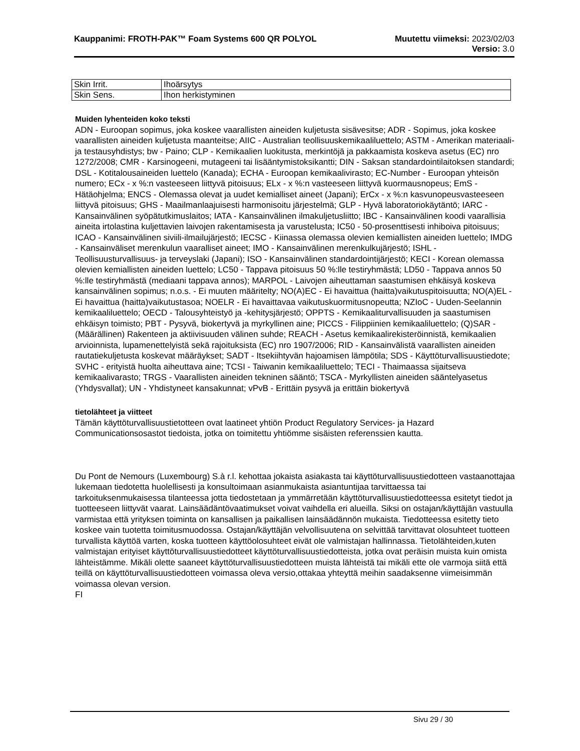Kauppanimi: FROTH-PAK™ Foam Systems 600 QR POLYOL Muutettu viimeksi: 2023/02/03
Versio: 3.0
| Skin Irrit. | Ihoärsytys |
| Skin Sens. | Ihon herkistyminen |
Muiden lyhenteiden koko teksti
ADN - Euroopan sopimus, joka koskee vaarallisten aineiden kuljetusta sisävesitse; ADR - Sopimus, joka koskee vaarallisten aineiden kuljetusta maanteitse; AIIC - Australian teollisuuskemikaaliluettelo; ASTM - Amerikan materiaali- ja testausyhdistys; bw - Paino; CLP - Kemikaalien luokitusta, merkintöjä ja pakkaamista koskeva asetus (EC) nro 1272/2008; CMR - Karsinogeeni, mutageeni tai lisääntymistoksikantti; DIN - Saksan standardointilaitoksen standardi; DSL - Kotitalousaineiden luettelo (Kanada); ECHA - Euroopan kemikaalivirasto; EC-Number - Euroopan yhteisön numero; ECx - x %:n vasteeseen liittyvä pitoisuus; ELx - x %:n vasteeseen liittyvä kuormausnopeus; EmS - Hätäohjelma; ENCS - Olemassa olevat ja uudet kemialliset aineet (Japani); ErCx - x %:n kasvunopeusvasteeseen liittyvä pitoisuus; GHS - Maailmanlaajuisesti harmonisoitu järjestelmä; GLP - Hyvä laboratoriokäytäntö; IARC - Kansainvälinen syöpätutkimuslaitos; IATA - Kansainvälinen ilmakuljetusliitto; IBC - Kansainvälinen koodi vaarallisia aineita irtolastina kuljettavien laivojen rakentamisesta ja varustelusta; IC50 - 50-prosenttisesti inhiboiva pitoisuus; ICAO - Kansainvälinen siviili-ilmailujärjestö; IECSC - Kiinassa olemassa olevien kemiallisten aineiden luettelo; IMDG - Kansainväliset merenkulun vaaralliset aineet; IMO - Kansainvälinen merenkulkujärjestö; ISHL - Teollisuusturvallisuus- ja terveyslaki (Japani); ISO - Kansainvälinen standardointijärjestö; KECI - Korean olemassa olevien kemiallisten aineiden luettelo; LC50 - Tappava pitoisuus 50 %:lle testiryhmästä; LD50 - Tappava annos 50 %:lle testiryhmästä (mediaani tappava annos); MARPOL - Laivojen aiheuttaman saastumisen ehkäisyä koskeva kansainvälinen sopimus; n.o.s. - Ei muuten määritelty; NO(A)EC - Ei havaittua (haitta)vaikutuspitoisuutta; NO(A)EL - Ei havaittua (haitta)vaikutustasoa; NOELR - Ei havaittavaa vaikutuskuormitusnopeutta; NZIoC - Uuden-Seelannin kemikaaliluettelo; OECD - Talousyhteistyö ja -kehitysjärjestö; OPPTS - Kemikaaliturvallisuuden ja saastumisen ehkäisyn toimisto; PBT - Pysyvä, biokertyvä ja myrkyllinen aine; PICCS - Filippiinien kemikaaliluettelo; (Q)SAR - (Määrällinen) Rakenteen ja aktiivisuuden välinen suhde; REACH - Asetus kemikaalirekisteröinnistä, kemikaalien arvioinnista, lupamenettelyistä sekä rajoituksista (EC) nro 1907/2006; RID - Kansainvälistä vaarallisten aineiden rautatiekuljetusta koskevat määräykset; SADT - Itsekiihtyvän hajoamisen lämpötila; SDS - Käyttöturvallisuustiedote; SVHC - erityistä huolta aiheuttava aine; TCSI - Taiwanin kemikaaliluettelo; TECI - Thaimaassa sijaitseva kemikaalivarasto; TRGS - Vaarallisten aineiden tekninen sääntö; TSCA - Myrkyllisten aineiden sääntelyasetus (Yhdysvallat); UN - Yhdistyneet kansakunnat; vPvB - Erittäin pysyvä ja erittäin biokertyvä
tietolähteet ja viitteet
Tämän käyttöturvallisuustietotteen ovat laatineet yhtiön Product Regulatory Services- ja Hazard Communicationsosastot tiedoista, jotka on toimitettu yhtiömme sisäisten referenssien kautta.
Du Pont de Nemours (Luxembourg) S.à r.l. kehottaa jokaista asiakasta tai käyttöturvallisuustiedotteen vastaanottajaa lukemaan tiedotetta huolellisesti ja konsultoimaan asianmukaista asiantuntijaa tarvittaessa tai tarkoituksenmukaisessa tilanteessa jotta tiedostetaan ja ymmärretään käyttöturvallisuustiedotteessa esitetyt tiedot ja tuotteeseen liittyvät vaarat. Lainsäädäntövaatimukset voivat vaihdella eri alueilla. Siksi on ostajan/käyttäjän vastuulla varmistaa että yrityksen toiminta on kansallisen ja paikallisen lainsäädännön mukaista. Tiedotteessa esitetty tieto koskee vain tuotetta toimitusmuodossa. Ostajan/käyttäjän velvollisuutena on selvittää tarvittavat olosuhteet tuotteen turvallista käyttöä varten, koska tuotteen käyttöolosuhteet eivät ole valmistajan hallinnassa. Tietolähteiden,kuten valmistajan erityiset käyttöturvallisuustiedotteet käyttöturvallisuustiedotteista, jotka ovat peräisin muista kuin omista lähteistämme. Mikäli olette saaneet käyttöturvallisuustiedotteen muista lähteistä tai mikäli ette ole varmoja siitä että teillä on käyttöturvallisuustiedotteen voimassa oleva versio,ottakaa yhteyttä meihin saadaksenne viimeisimmän voimassa olevan version.
FI
Sivu 29 / 30